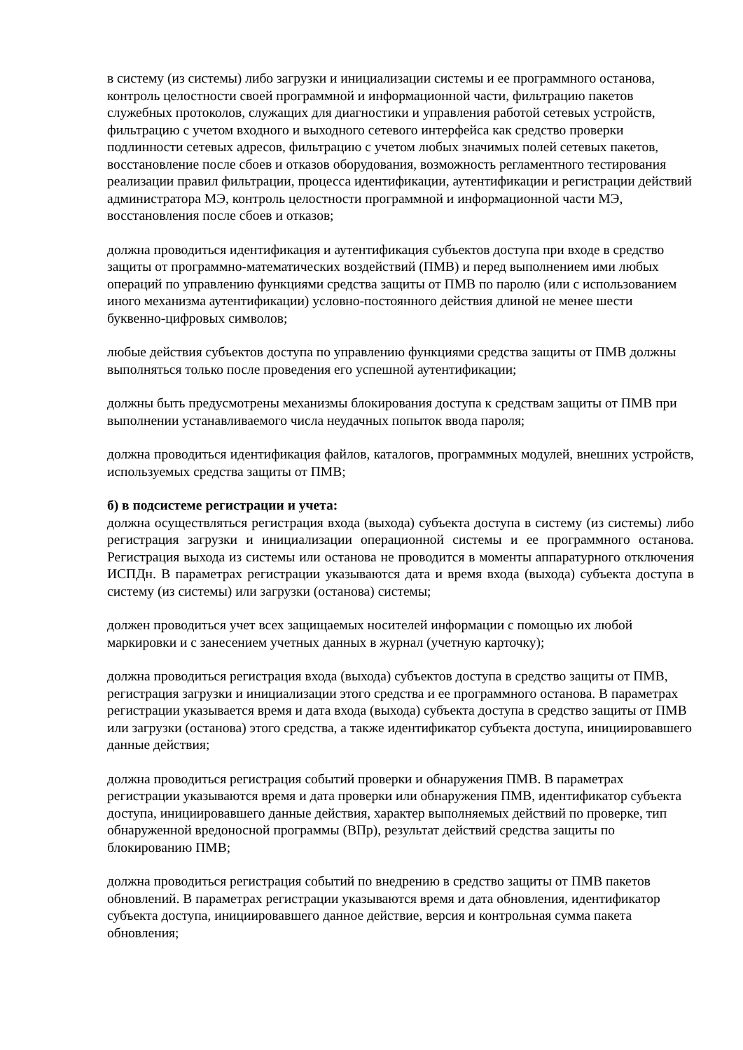в систему (из системы) либо загрузки и инициализации системы и ее программного останова, контроль целостности своей программной и информационной части, фильтрацию пакетов служебных протоколов, служащих для диагностики и управления работой сетевых устройств, фильтрацию с учетом входного и выходного сетевого интерфейса как средство проверки подлинности сетевых адресов, фильтрацию с учетом любых значимых полей сетевых пакетов, восстановление после сбоев и отказов оборудования, возможность регламентного тестирования реализации правил фильтрации, процесса идентификации, аутентификации и регистрации действий администратора МЭ, контроль целостности программной и информационной части МЭ, восстановления после сбоев и отказов;
должна проводиться идентификация и аутентификация субъектов доступа при входе в средство защиты от программно-математических воздействий (ПМВ) и перед выполнением ими любых операций по управлению функциями средства защиты от ПМВ по паролю (или с использованием иного механизма аутентификации) условно-постоянного действия длиной не менее шести буквенно-цифровых символов;
любые действия субъектов доступа по управлению функциями средства защиты от ПМВ должны выполняться только после проведения его успешной аутентификации;
должны быть предусмотрены механизмы блокирования доступа к средствам защиты от ПМВ при выполнении устанавливаемого числа неудачных попыток ввода пароля;
должна проводиться идентификация файлов, каталогов, программных модулей, внешних устройств, используемых средства защиты от ПМВ;
б) в подсистеме регистрации и учета:
должна осуществляться регистрация входа (выхода) субъекта доступа в систему (из системы) либо регистрация загрузки и инициализации операционной системы и ее программного останова. Регистрация выхода из системы или останова не проводится в моменты аппаратурного отключения ИСПДн. В параметрах регистрации указываются дата и время входа (выхода) субъекта доступа в систему (из системы) или загрузки (останова) системы;
должен проводиться учет всех защищаемых носителей информации с помощью их любой маркировки и с занесением учетных данных в журнал (учетную карточку);
должна проводиться регистрация входа (выхода) субъектов доступа в средство защиты от ПМВ, регистрация загрузки и инициализации этого средства и ее программного останова. В параметрах регистрации указывается время и дата входа (выхода) субъекта доступа в средство защиты от ПМВ или загрузки (останова) этого средства, а также идентификатор субъекта доступа, инициировавшего данные действия;
должна проводиться регистрация событий проверки и обнаружения ПМВ. В параметрах регистрации указываются время и дата проверки или обнаружения ПМВ, идентификатор субъекта доступа, инициировавшего данные действия, характер выполняемых действий по проверке, тип обнаруженной вредоносной программы (ВПр), результат действий средства защиты по блокированию ПМВ;
должна проводиться регистрация событий по внедрению в средство защиты от ПМВ пакетов обновлений. В параметрах регистрации указываются время и дата обновления, идентификатор субъекта доступа, инициировавшего данное действие, версия и контрольная сумма пакета обновления;